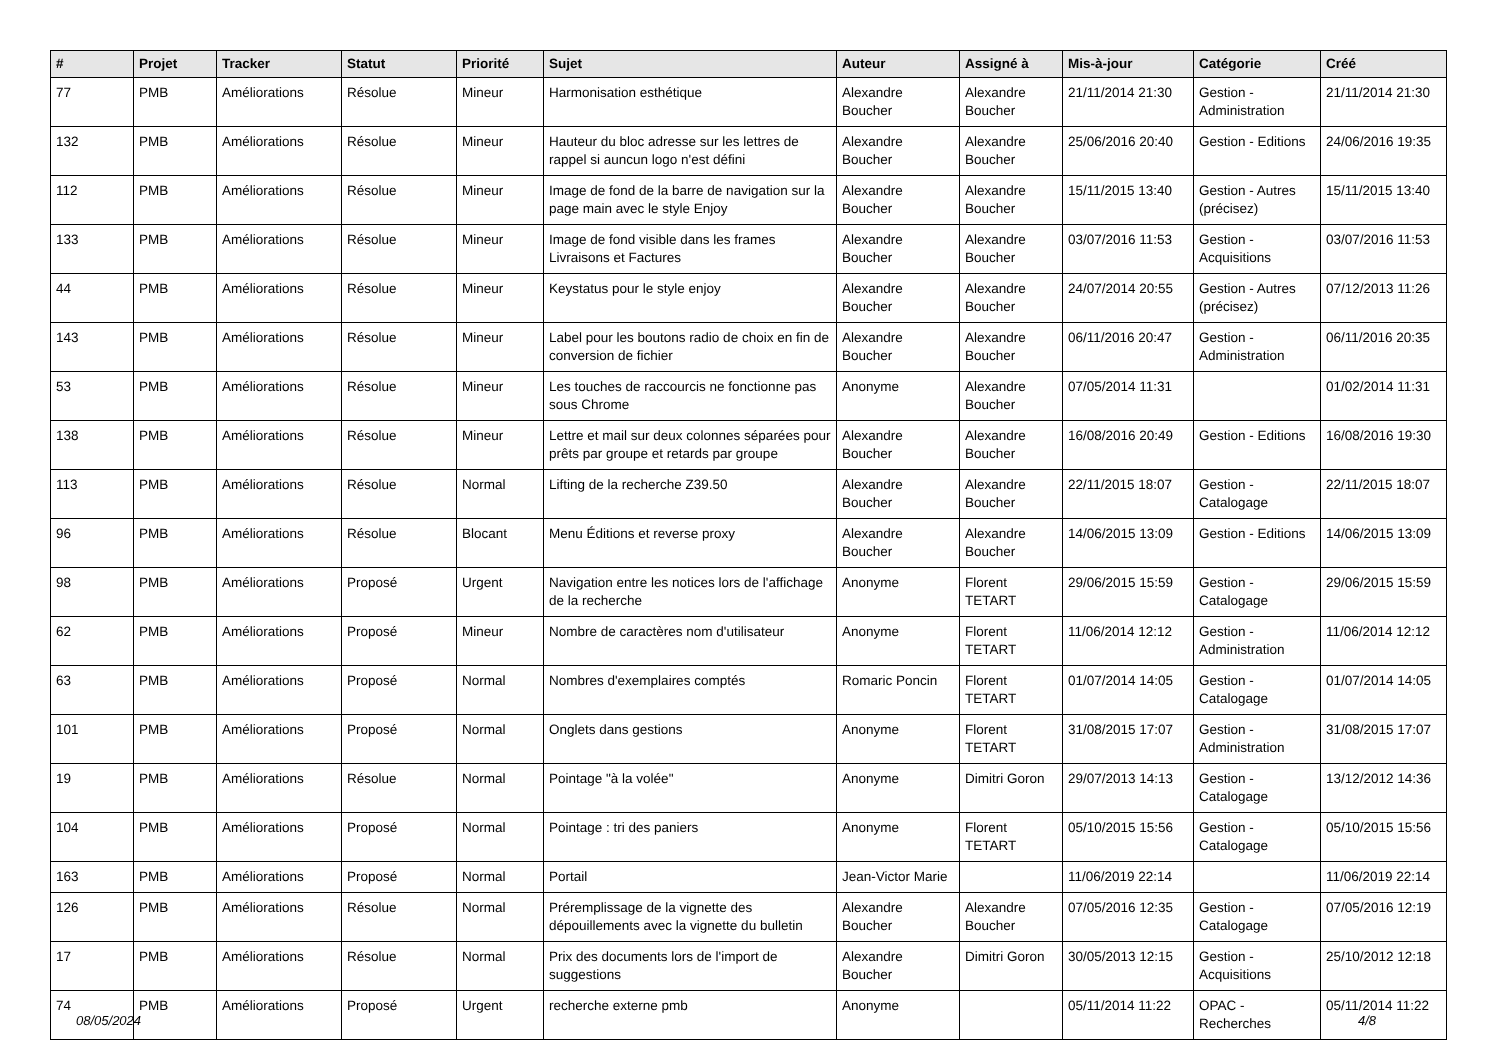| # | Projet | Tracker | Statut | Priorité | Sujet | Auteur | Assigné à | Mis-à-jour | Catégorie | Créé |
| --- | --- | --- | --- | --- | --- | --- | --- | --- | --- | --- |
| 77 | PMB | Améliorations | Résolue | Mineur | Harmonisation esthétique | Alexandre Boucher | Alexandre Boucher | 21/11/2014 21:30 | Gestion - Administration | 21/11/2014 21:30 |
| 132 | PMB | Améliorations | Résolue | Mineur | Hauteur du bloc adresse sur les lettres de rappel si auncun logo n'est défini | Alexandre Boucher | Alexandre Boucher | 25/06/2016 20:40 | Gestion - Editions | 24/06/2016 19:35 |
| 112 | PMB | Améliorations | Résolue | Mineur | Image de fond de la barre de navigation sur la page main avec le style Enjoy | Alexandre Boucher | Alexandre Boucher | 15/11/2015 13:40 | Gestion - Autres (précisez) | 15/11/2015 13:40 |
| 133 | PMB | Améliorations | Résolue | Mineur | Image de fond visible dans les frames Livraisons et Factures | Alexandre Boucher | Alexandre Boucher | 03/07/2016 11:53 | Gestion - Acquisitions | 03/07/2016 11:53 |
| 44 | PMB | Améliorations | Résolue | Mineur | Keystatus pour le style enjoy | Alexandre Boucher | Alexandre Boucher | 24/07/2014 20:55 | Gestion - Autres (précisez) | 07/12/2013 11:26 |
| 143 | PMB | Améliorations | Résolue | Mineur | Label pour les boutons radio de choix en fin de conversion de fichier | Alexandre Boucher | Alexandre Boucher | 06/11/2016 20:47 | Gestion - Administration | 06/11/2016 20:35 |
| 53 | PMB | Améliorations | Résolue | Mineur | Les touches de raccourcis ne fonctionne pas sous Chrome | Anonyme | Alexandre Boucher | 07/05/2014 11:31 | | 01/02/2014 11:31 |
| 138 | PMB | Améliorations | Résolue | Mineur | Lettre et mail sur deux colonnes séparées pour prêts par groupe et retards par groupe | Alexandre Boucher | Alexandre Boucher | 16/08/2016 20:49 | Gestion - Editions | 16/08/2016 19:30 |
| 113 | PMB | Améliorations | Résolue | Normal | Lifting de la recherche Z39.50 | Alexandre Boucher | Alexandre Boucher | 22/11/2015 18:07 | Gestion - Catalogage | 22/11/2015 18:07 |
| 96 | PMB | Améliorations | Résolue | Blocant | Menu Éditions et reverse proxy | Alexandre Boucher | Alexandre Boucher | 14/06/2015 13:09 | Gestion - Editions | 14/06/2015 13:09 |
| 98 | PMB | Améliorations | Proposé | Urgent | Navigation entre les notices lors de l'affichage de la recherche | Anonyme | Florent TETART | 29/06/2015 15:59 | Gestion - Catalogage | 29/06/2015 15:59 |
| 62 | PMB | Améliorations | Proposé | Mineur | Nombre de caractères nom d'utilisateur | Anonyme | Florent TETART | 11/06/2014 12:12 | Gestion - Administration | 11/06/2014 12:12 |
| 63 | PMB | Améliorations | Proposé | Normal | Nombres d'exemplaires comptés | Romaric Poncin | Florent TETART | 01/07/2014 14:05 | Gestion - Catalogage | 01/07/2014 14:05 |
| 101 | PMB | Améliorations | Proposé | Normal | Onglets dans gestions | Anonyme | Florent TETART | 31/08/2015 17:07 | Gestion - Administration | 31/08/2015 17:07 |
| 19 | PMB | Améliorations | Résolue | Normal | Pointage "à la volée" | Anonyme | Dimitri Goron | 29/07/2013 14:13 | Gestion - Catalogage | 13/12/2012 14:36 |
| 104 | PMB | Améliorations | Proposé | Normal | Pointage : tri des paniers | Anonyme | Florent TETART | 05/10/2015 15:56 | Gestion - Catalogage | 05/10/2015 15:56 |
| 163 | PMB | Améliorations | Proposé | Normal | Portail | Jean-Victor Marie | | 11/06/2019 22:14 | | 11/06/2019 22:14 |
| 126 | PMB | Améliorations | Résolue | Normal | Préremplissage de la vignette des dépouillements avec la vignette du bulletin | Alexandre Boucher | Alexandre Boucher | 07/05/2016 12:35 | Gestion - Catalogage | 07/05/2016 12:19 |
| 17 | PMB | Améliorations | Résolue | Normal | Prix des documents lors de l'import de suggestions | Alexandre Boucher | Dimitri Goron | 30/05/2013 12:15 | Gestion - Acquisitions | 25/10/2012 12:18 |
| 74 | PMB | Améliorations | Proposé | Urgent | recherche externe pmb | Anonyme | | 05/11/2014 11:22 | OPAC - Recherches | 05/11/2014 11:22 |
08/05/2024 4/8